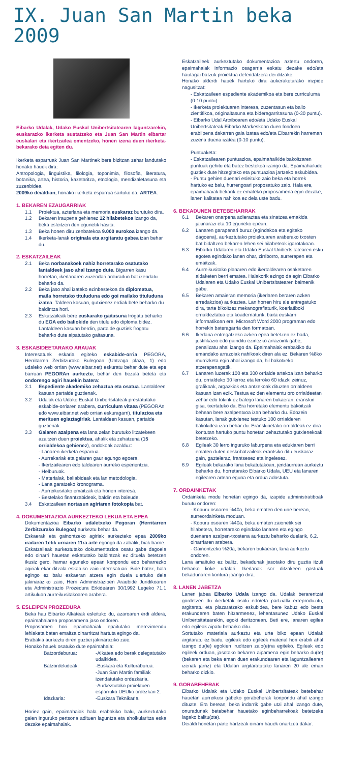IX. Juan San Martin beka 2009
Eibarko Udalak, Udako Euskal Unibertsitatearen laguntzarekin, euskarazko ikerketa sustatzeko eta Juan San Martin eibartar euskalari eta ikertzailea omentzeko, honen izena duen ikerketa-bekarako deia egiten du.
Ikerketa esparruak Juan San Martinek bere bizitzan zehar landutako honako hauek dira:
Antropologia, linguistika, filologia, toponimia, filosofia, literatura, botanika, artea, historia, kazetaritza, etnologia, mendizaletasuna eta zuzenbidea.
2009ko deialdian, honako ikerketa esparrua sartuko da: ARTEA.
1. BEKAREN EZAUGARRIAK
1.1 Proiektua, azterlana eta memoria euskaraz burutuko dira.
1.2 Bekaren iraupena gehienez 12 hilabetekoa izango da, beka esleitzen den egunetik hasita.
1.3 Beka honen diru zenbatekoa 9.000 eurokoa izango da.
1.4 Ikerketa-lanak originala eta argitaratu gabea izan behar du.
2. ESKATZAILEAK
2.1 Beka norbanakoek nahiz horretarako osatutako lantaldeek jaso ahal izango dute. Bigarren kasu horretan, ikerlanaren zuzendari arduradun bat izendatu beharko da.
2.2 Beka jaso ahal izateko ezinbestekoa da diplomatua, maila horretako tituluduna edo goi mailako tituluduna izatea. Taldeen kasuan, gutxienez erdiak bete beharko du baldintza hori.
2.3 Eskatzaileak bere euskarako gaitasuna frogatu beharko du EGA edo baliokide den titulu edo diploma bidez. Lantaldeen kasuan berdin, partaide guztiek frogatu beharko dute aipatutako gaitasuna.
3. ESKABIDEETARAKO ARAUAK
Interesatuek eskaria egiteko eskabide-orria PEGORA, Herritarren Zerbitzurako Bulegoan (Untzaga plaza, 1) edo udaleko web orrian (www.eibar.net) eskuratu behar dute eta epe barruan PEGORAn aurkeztu, behar den bezala beteta eta ondorengo agiri hauekin batera:
3.1 Espediente akademiko zehaztua eta osatua. Lantaldeen kasuan partaide guztienak.
3.2 Udalak eta Udako Euskal Unibertsitateak prestatutako eskabide-orriaren arabera, curriculum vitaea (PEGORAn edo www.eibar.net web orrian eskuragarri), titulazioa eta merituen egiaztagiriak. Lantaldeen kasuan, partaide guztienak.
3.3 Gaiaren azalpena eta lana zelan burutuko litzatekeen azaltzen duen proiektua, ahalik eta zehatzena (15 orrialdekoa gehienez), ondokoak azalduz:
- Lanaren ikerketa esparrua.
- Aurrekariak eta gaiaren gaur egungo egoera.
- Ikertzailearen edo taldearen aurreko esperientzia.
- Helburuak.
- Materialak, baliabideak eta lan metodologia.
- Lana garatzeko kronograma.
- Aurreikusitako emaitzak eta horien interesa.
- Bestelako finantzabideak, baldin eta baleude.
3.4 Eskatzaileen nortasun agiriaren fotokopia bat.
4. DOKUMENTAZIOA AURKEZTEKO LEKUA ETA EPEA
Dokumentazioa Eibarko udaletxeko Pegoran (Herritarren Zerbitzurako Bulegoa) aurkeztu behar da.
Eskaerak eta gainontzeko agiriak aurkezteko epea 2009ko irailaren 1etik urriaren 11ra arte egongo da zabalik, biak barne.
Eskatzaileak aurkeztutako dokumentazioa osatu gabe dagoela edo oinarri hauetan eskatutako baldintzak ez dituela betetzen ikusiz gero, hamar eguneko epean konpondu edo beharrezko agiriak ekar ditzala eskatuko zaio interesatuari. Bide batez, hala egingo ez balu eskaeran atzera egin duela ulertuko dela jakinaraziko zaio, Herri Administrazioen Araubide Juridikoaren eta Administrazio Prozedura Erkidearen 30/1992 Legeko 71.1 artikuluan aurreikusitakoaren arabera.
5. ESLEIPEN PROZEDURA
Beka hau Eibarko Alkateak esleituko du, azaroaren erdi aldera, epaimahaiaren proposamena jaso ondoren.
Proposamen hori epaimahaiak epaitutako merezimendu lehiaketa baten emaitza oinarritzat hartuta egingo da.
Erabakia aurkeztu diren guztiei jakinaraziko zaie.
Honako hauek osatuko dute epaimahaia:
Batzordeburua: -Alkatea edo berak delegatutako udalkidea.
Batzordekideak: -Euskara eta Kulturaburua.
-Juan San Martin familiak izendatutako ordezkaria.
-Aurkeztutako proiektuen esparruko UEUko ordezkari 2.
Idazkaria: -Euskara Teknikaria.
Horiez gain, epaimahaiak hala erabakiko balu, aurkeztutako gaien inguruko pertsona adituen laguntza eta aholkularitza eska dezake epaimahaiak.
Eskatzaileek aurkeztutako dokumentazioa aztertu ondoren, epaimahaiak informazio osagarria eskatu dezake edo/eta hautagai batzuk proiektua defendatzera dei ditzake.
Honako alderdi hauek hartuko dira aukeraketarako irizpide nagusitzat:
- Eskatzaileen espediente akademikoa eta bere curriculuma (0-10 puntu).
- Ikerketa proiektuaren interesa, zuzentasun eta balio zientifikoa, originaltasuna eta bideragarritasuna (0-30 puntu).
- Eibarko Udal Artxiboaren edo/eta Udako Euskal Unibertsitateak Eibarko Markeskoan duen fondoen erabilpena dakarren gaia izatea edo/eta Eibarrekin harreman zuzena duena izatea (0-10 puntu).
Puntuaketa:
- Eskatzailearen puntuazioa, epaimahaikide bakoitzaren puntuak gehitu eta batez bestekoa izango da. Epaimahaikide guztiek dute hitzegiteko eta puntuazioa jartzeko eskubidea.
- Puntu gehien duenari esleituko zaio beka eta horrek hartuko ez balu, hurrengoari proposatuko zaio. Hala ere, epaimahaiak bekarik ez emateko proposamena egin dezake, lanen kalitatea nahikoa ez dela uste badu.
6. BEKADUNEN BETEBEHARRAK
6.1 Bekaren onarpena adieraztea eta sinatzea emakida jakinarazi eta 10 eguneko epean.
6.2 Lanaren garapenari buruz (egindakoa eta egiteko dagoena), aurkeztutako proiektuaren araberako txosten bat bidaltzea bekaren lehen sei hilabeteak igarotakoan.
6.3 Eibarko Udalaren eta Udako Euskal Unibertsitatearen esku egotea egindako lanen ohar, zirriborro, aurrerapen eta emaitzak.
6.4 Aurreikusitako planaren edo ikertaldearen osaketaren aldaketen berri ematea. Halakorik ezingo da egin Eibarko Udalaren eta Udako Euskal Unibertsitatearen baimenik gabe.
6.5 Bekaren amaieran memoria (ikerlaren beraren azken erredakzioa) aurkeztea. Lan horren hiru ale entregatuko dira, tarte bikoitzez mekanografiaturik, koerlatiboki orrialdeztatua eta koadernaturik, baita euskarri informatikoan ere, Microsoft Word 2000 programan edo horrekin bateragarria den formatoan.
6.6 Ikerlana entregatzeko azken epea betetzen ez bada, justifikazio edo gainditu ezinezko arrazoirik gabe, penalizatu ahal izango da. Epaimahaiak erabakiko du emandako arrazoiak nahikoak diren ala ez. Bekaren %8ko murrizketa egin ahal izango da, hil bakotxeko atzerapenagatik.
6.7 Lanaren luzerak 100 eta 300 orrialde artekoa izan beharko du, orrialdeko 30 lerroz eta lerroko 60 idazki zeinuz, grafikoak, argazkiak eta antzekoak dituzten orrialdeen kasuan izan ezik. Testua ez den elementu oro orrialdeetan zehar edo tokirik ez balego lanaren bukaeran, eranskin gisa, txertatuko da. Era horretako elementu bakoitzak behean bere azalpentxoa izan beharko du. Edozein kasutan, lanak gutxienez testuko 100 orrialderen baliokidea izan behar du. Eranskinetako orrialdeak ez dira kontutan hartuko puntu honetan zehaztutako gutxienekoak betetzeko.
6.8 Egileak 30 lerro inguruko laburpena eta edukiaren berri ematen duten deskribatzaileak erantsiko ditu euskaraz gain, gazteleraz, frantsesez eta ingelesez.
6.9 Egileak bekarako lana bukatutakoan, jendaurrean aurkeztu beharko du, horretarako Eibarko Udala, UEU eta lanaren egilearen artean eguna eta ordua adostuta.
7. ORDAINKETAK
Ordainketa modu honetan egingo da, izapide administratiboak burutu ondoren:
- Kopuru osoaren %40a, beka ematen den une berean, aurreordainketa moduan.
- Kopuru osoaren %40a, beka ematen zaionetik sei hilabetera, horretarako egindako lanaren eta egingo duenaren azalpen-txostena aurkeztu beharko duelarik, 6.2. oinarriaren arabera.
- Gainontzeko %20a, bekaren bukaeran, lana aurkeztu ondoren.
Lana amaituko ez balitz, bekadunak jasotako diru guztia itzuli beharko lioke udalari. Ikerlanak sor ditzakeen gastuak bekadunaren kontura joango dira.
8. LANEN JABETZA
Lanen jabea Eibarko Udala izango da. Udalak berarentzat gordetzen du ikerketak osoki edo/eta partzialki erreproduzitu, argitaratu eta plazaratzeko eskubidea, bere kabuz edo beste erakunderen baten hitzarmenez, lehentasunez Udako Euskal Unibertsitatearekin, egoki deritzonean. Beti ere, lanaren egilea edo egileak aipatu beharko ditu.
Sortutako materiala aurkeztu eta urte biko epean Udalak argitaratu ez badu, egileak edo egileek material hori erabili ahal izango du(te) egokien iruditzen zaio(e)na egiteko. Egileak edo egileek orduan, jasotako bekaren aipamena egin beharko du(te) (bekaren eta beka eman duen erakundearen eta laguntzailearen izenak jarriz) eta Udalari argitaratutako lanaren 20 ale eman beharko dizkio.
9. GORABEHERAK
Eibarko Udalak eta Udako Euskal Unibertsitateak betebehar hauetan aurreikusi gabeko gorabeherak konpondu ahal izango dituzte. Era berean, beka indarrik gabe utzi ahal izango dute, onuradunak betebehar hauetako eginbeharrekoak betetzeke lagako balitu(zte).
Deialdi honetan parte hartzeak oinarri hauek onartzea dakar.